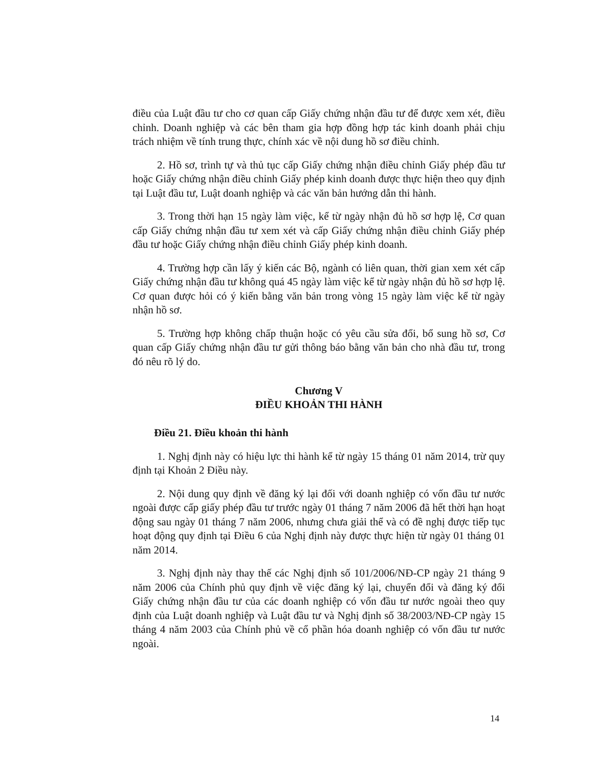điều của Luật đầu tư cho cơ quan cấp Giấy chứng nhận đầu tư để được xem xét, điều chỉnh. Doanh nghiệp và các bên tham gia hợp đồng hợp tác kinh doanh phải chịu trách nhiệm về tính trung thực, chính xác về nội dung hồ sơ điều chỉnh.
2. Hồ sơ, trình tự và thủ tục cấp Giấy chứng nhận điều chỉnh Giấy phép đầu tư hoặc Giấy chứng nhận điều chỉnh Giấy phép kinh doanh được thực hiện theo quy định tại Luật đầu tư, Luật doanh nghiệp và các văn bản hướng dẫn thi hành.
3. Trong thời hạn 15 ngày làm việc, kể từ ngày nhận đủ hồ sơ hợp lệ, Cơ quan cấp Giấy chứng nhận đầu tư xem xét và cấp Giấy chứng nhận điều chỉnh Giấy phép đầu tư hoặc Giấy chứng nhận điều chỉnh Giấy phép kinh doanh.
4. Trường hợp cần lấy ý kiến các Bộ, ngành có liên quan, thời gian xem xét cấp Giấy chứng nhận đầu tư không quá 45 ngày làm việc kể từ ngày nhận đủ hồ sơ hợp lệ. Cơ quan được hỏi có ý kiến bằng văn bản trong vòng 15 ngày làm việc kể từ ngày nhận hồ sơ.
5. Trường hợp không chấp thuận hoặc có yêu cầu sửa đổi, bổ sung hồ sơ, Cơ quan cấp Giấy chứng nhận đầu tư gửi thông báo bằng văn bản cho nhà đầu tư, trong đó nêu rõ lý do.
Chương V
ĐIỀU KHOẢN THI HÀNH
Điều 21. Điều khoản thi hành
1. Nghị định này có hiệu lực thi hành kể từ ngày 15 tháng 01 năm 2014, trừ quy định tại Khoản 2 Điều này.
2. Nội dung quy định về đăng ký lại đối với doanh nghiệp có vốn đầu tư nước ngoài được cấp giấy phép đầu tư trước ngày 01 tháng 7 năm 2006 đã hết thời hạn hoạt động sau ngày 01 tháng 7 năm 2006, nhưng chưa giải thể và có đề nghị được tiếp tục hoạt động quy định tại Điều 6 của Nghị định này được thực hiện từ ngày 01 tháng 01 năm 2014.
3. Nghị định này thay thế các Nghị định số 101/2006/NĐ-CP ngày 21 tháng 9 năm 2006 của Chính phủ quy định về việc đăng ký lại, chuyển đổi và đăng ký đổi Giấy chứng nhận đầu tư của các doanh nghiệp có vốn đầu tư nước ngoài theo quy định của Luật doanh nghiệp và Luật đầu tư và Nghị định số 38/2003/NĐ-CP ngày 15 tháng 4 năm 2003 của Chính phủ về cổ phần hóa doanh nghiệp có vốn đầu tư nước ngoài.
14